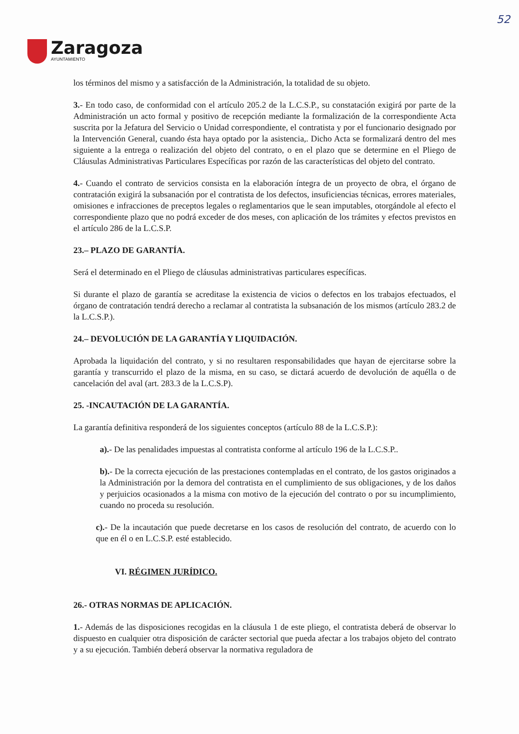52
Zaragoza
AYUNTAMIENTO
los términos del mismo y a satisfacción de la Administración, la totalidad de su objeto.
3.- En todo caso, de conformidad con el artículo 205.2 de la L.C.S.P., su constatación exigirá por parte de la Administración un acto formal y positivo de recepción mediante la formalización de la correspondiente Acta suscrita por la Jefatura del Servicio o Unidad correspondiente, el contratista y por el funcionario designado por la Intervención General, cuando ésta haya optado por la asistencia,. Dicho Acta se formalizará dentro del mes siguiente a la entrega o realización del objeto del contrato, o en el plazo que se determine en el Pliego de Cláusulas Administrativas Particulares Específicas por razón de las características del objeto del contrato.
4.- Cuando el contrato de servicios consista en la elaboración íntegra de un proyecto de obra, el órgano de contratación exigirá la subsanación por el contratista de los defectos, insuficiencias técnicas, errores materiales, omisiones e infracciones de preceptos legales o reglamentarios que le sean imputables, otorgándole al efecto el correspondiente plazo que no podrá exceder de dos meses, con aplicación de los trámites y efectos previstos en el artículo 286 de la L.C.S.P.
23.– PLAZO DE GARANTÍA.
Será el determinado en el Pliego de cláusulas administrativas particulares específicas.
Si durante el plazo de garantía se acreditase la existencia de vicios o defectos en los trabajos efectuados, el órgano de contratación tendrá derecho a reclamar al contratista la subsanación de los mismos (artículo 283.2 de la L.C.S.P.).
24.– DEVOLUCIÓN DE LA GARANTÍA Y LIQUIDACIÓN.
Aprobada la liquidación del contrato, y si no resultaren responsabilidades que hayan de ejercitarse sobre la garantía y transcurrido el plazo de la misma, en su caso, se dictará acuerdo de devolución de aquélla o de cancelación del aval (art. 283.3 de la L.C.S.P).
25. -INCAUTACIÓN DE LA GARANTÍA.
La garantía definitiva responderá de los siguientes conceptos (artículo 88 de la L.C.S.P.):
a).- De las penalidades impuestas al contratista conforme al artículo 196 de la L.C.S.P..
b).- De la correcta ejecución de las prestaciones contempladas en el contrato, de los gastos originados a la Administración por la demora del contratista en el cumplimiento de sus obligaciones, y de los daños y perjuicios ocasionados a la misma con motivo de la ejecución del contrato o por su incumplimiento, cuando no proceda su resolución.
c).- De la incautación que puede decretarse en los casos de resolución del contrato, de acuerdo con lo que en él o en L.C.S.P. esté establecido.
VI. RÉGIMEN JURÍDICO.
26.- OTRAS NORMAS DE APLICACIÓN.
1.- Además de las disposiciones recogidas en la cláusula 1 de este pliego, el contratista deberá de observar lo dispuesto en cualquier otra disposición de carácter sectorial que pueda afectar a los trabajos objeto del contrato y a su ejecución. También deberá observar la normativa reguladora de